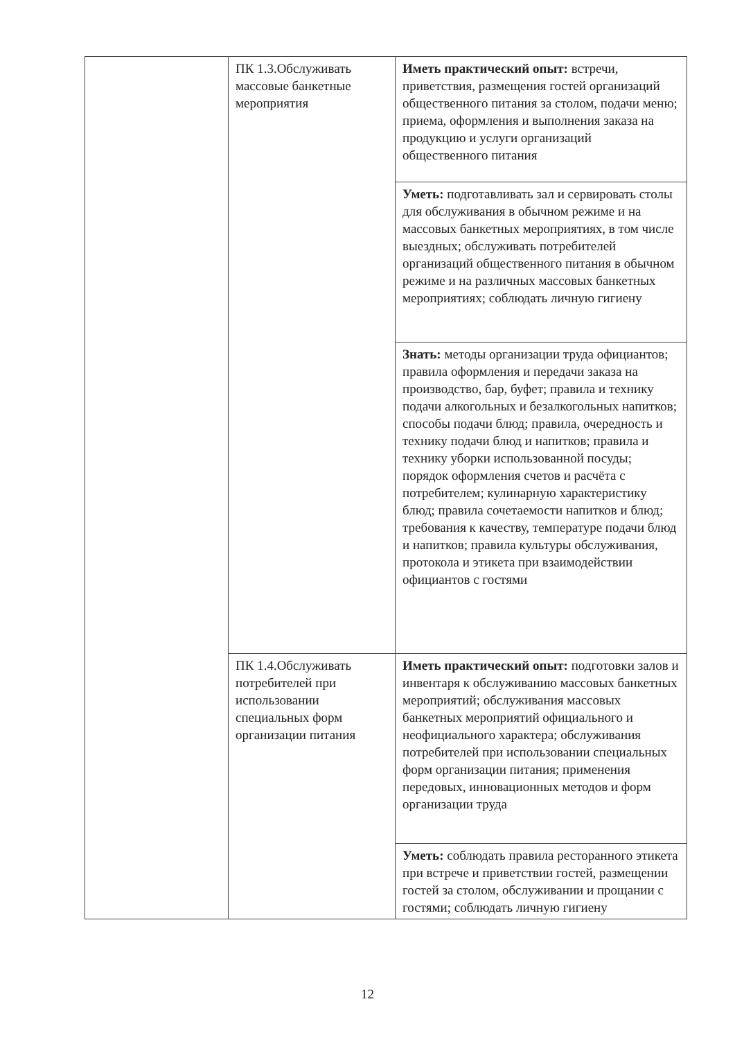| | ПК 1.3.Обслуживать массовые банкетные мероприятия | Иметь практический опыт: встречи, приветствия, размещения гостей организаций общественного питания за столом, подачи меню; приема, оформления и выполнения заказа на продукцию и услуги организаций общественного питания |
| | | Уметь: подготавливать зал и сервировать столы для обслуживания в обычном режиме и на массовых банкетных мероприятиях, в том числе выездных; обслуживать потребителей организаций общественного питания в обычном режиме и на различных массовых банкетных мероприятиях; соблюдать личную гигиену |
| | | Знать: методы организации труда официантов; правила оформления и передачи заказа на производство, бар, буфет; правила и технику подачи алкогольных и безалкогольных напитков; способы подачи блюд; правила, очередность и технику подачи блюд и напитков; правила и технику уборки использованной посуды; порядок оформления счетов и расчёта с потребителем; кулинарную характеристику блюд; правила сочетаемости напитков и блюд; требования к качеству, температуре подачи блюд и напитков; правила культуры обслуживания, протокола и этикета при взаимодействии официантов с гостями |
| | ПК 1.4.Обслуживать потребителей при использовании специальных форм организации питания | Иметь практический опыт: подготовки залов и инвентаря к обслуживанию массовых банкетных мероприятий; обслуживания массовых банкетных мероприятий официального и неофициального характера; обслуживания потребителей при использовании специальных форм организации питания; применения передовых, инновационных методов и форм организации труда |
| | | Уметь: соблюдать правила ресторанного этикета при встрече и приветствии гостей, размещении гостей за столом, обслуживании и прощании с гостями; соблюдать личную гигиену |
12